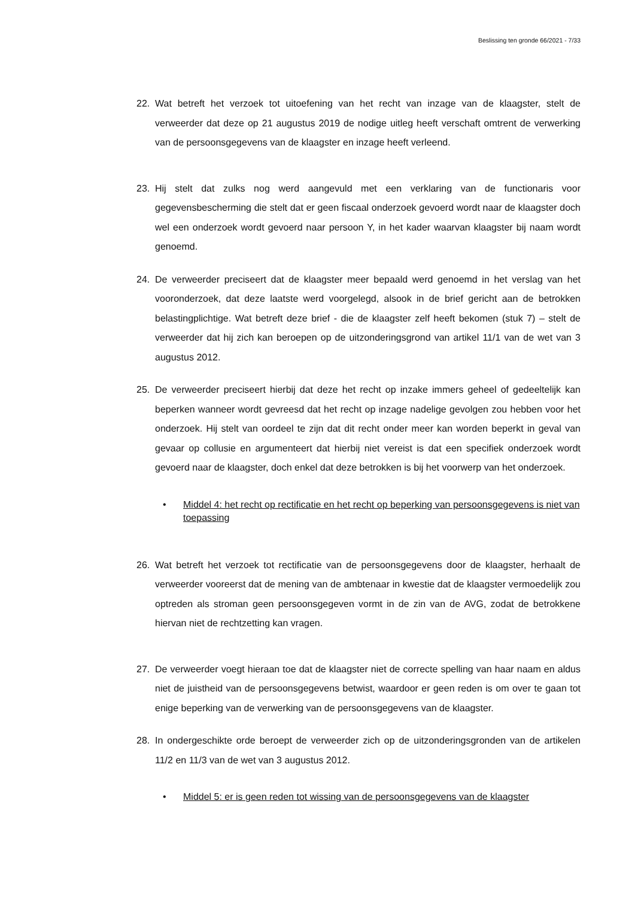Beslissing ten gronde 66/2021 - 7/33
22. Wat betreft het verzoek tot uitoefening van het recht van inzage van de klaagster, stelt de verweerder dat deze op 21 augustus 2019 de nodige uitleg heeft verschaft omtrent de verwerking van de persoonsgegevens van de klaagster en inzage heeft verleend.
23. Hij stelt dat zulks nog werd aangevuld met een verklaring van de functionaris voor gegevensbescherming die stelt dat er geen fiscaal onderzoek gevoerd wordt naar de klaagster doch wel een onderzoek wordt gevoerd naar persoon Y, in het kader waarvan klaagster bij naam wordt genoemd.
24. De verweerder preciseert dat de klaagster meer bepaald werd genoemd in het verslag van het vooronderzoek, dat deze laatste werd voorgelegd, alsook in de brief gericht aan de betrokken belastingplichtige. Wat betreft deze brief - die de klaagster zelf heeft bekomen (stuk 7) – stelt de verweerder dat hij zich kan beroepen op de uitzonderingsgrond van artikel 11/1 van de wet van 3 augustus 2012.
25. De verweerder preciseert hierbij dat deze het recht op inzake immers geheel of gedeeltelijk kan beperken wanneer wordt gevreesd dat het recht op inzage nadelige gevolgen zou hebben voor het onderzoek. Hij stelt van oordeel te zijn dat dit recht onder meer kan worden beperkt in geval van gevaar op collusie en argumenteert dat hierbij niet vereist is dat een specifiek onderzoek wordt gevoerd naar de klaagster, doch enkel dat deze betrokken is bij het voorwerp van het onderzoek.
• Middel 4: het recht op rectificatie en het recht op beperking van persoonsgegevens is niet van toepassing
26. Wat betreft het verzoek tot rectificatie van de persoonsgegevens door de klaagster, herhaalt de verweerder vooreerst dat de mening van de ambtenaar in kwestie dat de klaagster vermoedelijk zou optreden als stroman geen persoonsgegeven vormt in de zin van de AVG, zodat de betrokkene hiervan niet de rechtzetting kan vragen.
27. De verweerder voegt hieraan toe dat de klaagster niet de correcte spelling van haar naam en aldus niet de juistheid van de persoonsgegevens betwist, waardoor er geen reden is om over te gaan tot enige beperking van de verwerking van de persoonsgegevens van de klaagster.
28. In ondergeschikte orde beroept de verweerder zich op de uitzonderingsgronden van de artikelen 11/2 en 11/3 van de wet van 3 augustus 2012.
• Middel 5: er is geen reden tot wissing van de persoonsgegevens van de klaagster